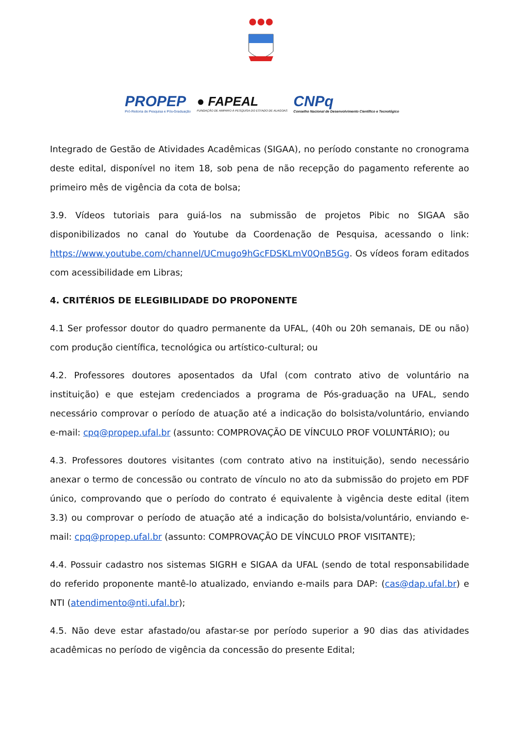PROPEP
Pró-Reitoria de Pesquisa e Pós-Graduação
● FAPEAL
FUNDAÇÃO DE AMPARO À PESQUISA DO ESTADO DE ALAGOAS
CNPq
Conselho Nacional de Desenvolvimento Científico e Tecnológico
Integrado de Gestão de Atividades Acadêmicas (SIGAA), no período constante no cronograma deste edital, disponível no item 18, sob pena de não recepção do pagamento referente ao primeiro mês de vigência da cota de bolsa;
3.9. Vídeos tutoriais para guiá-los na submissão de projetos Pibic no SIGAA são disponibilizados no canal do Youtube da Coordenação de Pesquisa, acessando o link: https://www.youtube.com/channel/UCmugo9hGcFDSKLmV0QnB5Gg. Os vídeos foram editados com acessibilidade em Libras;
4. CRITÉRIOS DE ELEGIBILIDADE DO PROPONENTE
4.1 Ser professor doutor do quadro permanente da UFAL, (40h ou 20h semanais, DE ou não) com produção científica, tecnológica ou artístico-cultural; ou
4.2. Professores doutores aposentados da Ufal (com contrato ativo de voluntário na instituição) e que estejam credenciados a programa de Pós-graduação na UFAL, sendo necessário comprovar o período de atuação até a indicação do bolsista/voluntário, enviando e-mail: cpq@propep.ufal.br (assunto: COMPROVAÇÃO DE VÍNCULO PROF VOLUNTÁRIO); ou
4.3. Professores doutores visitantes (com contrato ativo na instituição), sendo necessário anexar o termo de concessão ou contrato de vínculo no ato da submissão do projeto em PDF único, comprovando que o período do contrato é equivalente à vigência deste edital (item 3.3) ou comprovar o período de atuação até a indicação do bolsista/voluntário, enviando e-mail: cpq@propep.ufal.br (assunto: COMPROVAÇÃO DE VÍNCULO PROF VISITANTE);
4.4. Possuir cadastro nos sistemas SIGRH e SIGAA da UFAL (sendo de total responsabilidade do referido proponente mantê-lo atualizado, enviando e-mails para DAP: (cas@dap.ufal.br) e NTI (atendimento@nti.ufal.br);
4.5. Não deve estar afastado/ou afastar-se por período superior a 90 dias das atividades acadêmicas no período de vigência da concessão do presente Edital;